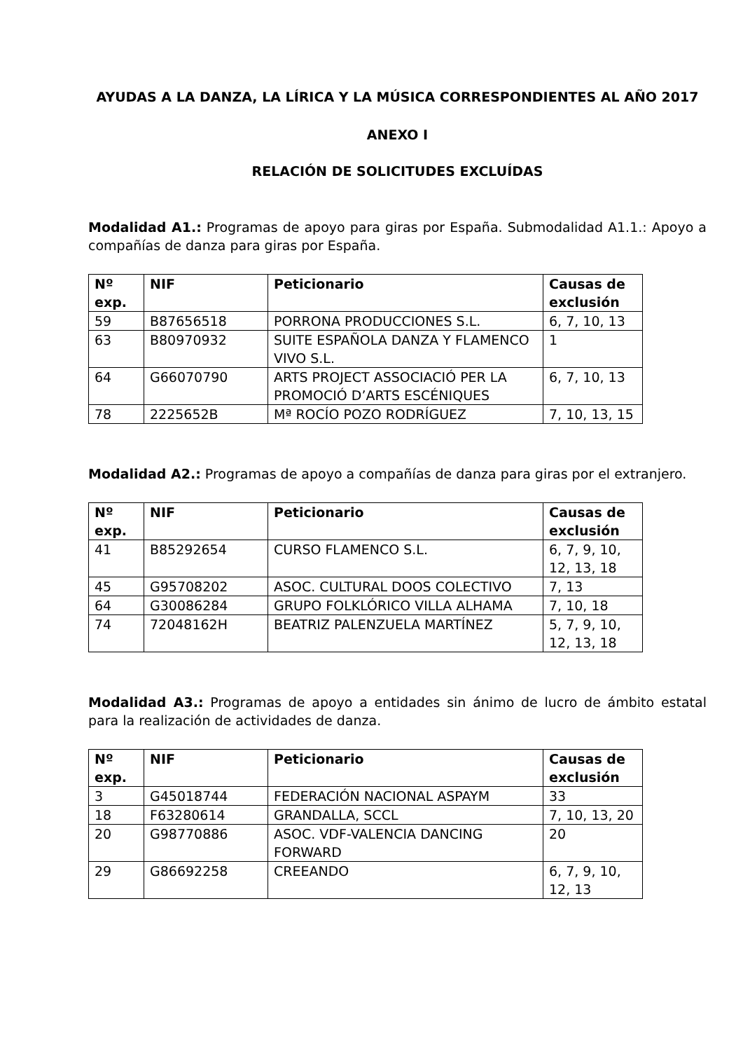AYUDAS A LA DANZA, LA LÍRICA Y LA MÚSICA CORRESPONDIENTES AL AÑO 2017
ANEXO I
RELACIÓN DE SOLICITUDES EXCLUÍDAS
Modalidad A1.: Programas de apoyo para giras por España. Submodalidad A1.1.: Apoyo a compañías de danza para giras por España.
| Nº exp. | NIF | Peticionario | Causas de exclusión |
| --- | --- | --- | --- |
| 59 | B87656518 | PORRONA PRODUCCIONES S.L. | 6, 7, 10, 13 |
| 63 | B80970932 | SUITE ESPAÑOLA DANZA Y FLAMENCO VIVO S.L. | 1 |
| 64 | G66070790 | ARTS PROJECT ASSOCIACIÓ PER LA PROMOCIÓ D’ARTS ESCÉNIQUES | 6, 7, 10, 13 |
| 78 | 2225652B | Mª ROCÍO POZO RODRÍGUEZ | 7, 10, 13, 15 |
Modalidad A2.: Programas de apoyo a compañías de danza para giras por el extranjero.
| Nº exp. | NIF | Peticionario | Causas de exclusión |
| --- | --- | --- | --- |
| 41 | B85292654 | CURSO FLAMENCO S.L. | 6, 7, 9, 10, 12, 13, 18 |
| 45 | G95708202 | ASOC. CULTURAL DOOS COLECTIVO | 7, 13 |
| 64 | G30086284 | GRUPO FOLKLÓRICO VILLA ALHAMA | 7, 10, 18 |
| 74 | 72048162H | BEATRIZ PALENZUELA MARTÍNEZ | 5, 7, 9, 10, 12, 13, 18 |
Modalidad A3.: Programas de apoyo a entidades sin ánimo de lucro de ámbito estatal para la realización de actividades de danza.
| Nº exp. | NIF | Peticionario | Causas de exclusión |
| --- | --- | --- | --- |
| 3 | G45018744 | FEDERACIÓN NACIONAL ASPAYM | 33 |
| 18 | F63280614 | GRANDALLA, SCCL | 7, 10, 13, 20 |
| 20 | G98770886 | ASOC. VDF-VALENCIA DANCING FORWARD | 20 |
| 29 | G86692258 | CREEANDO | 6, 7, 9, 10, 12, 13 |